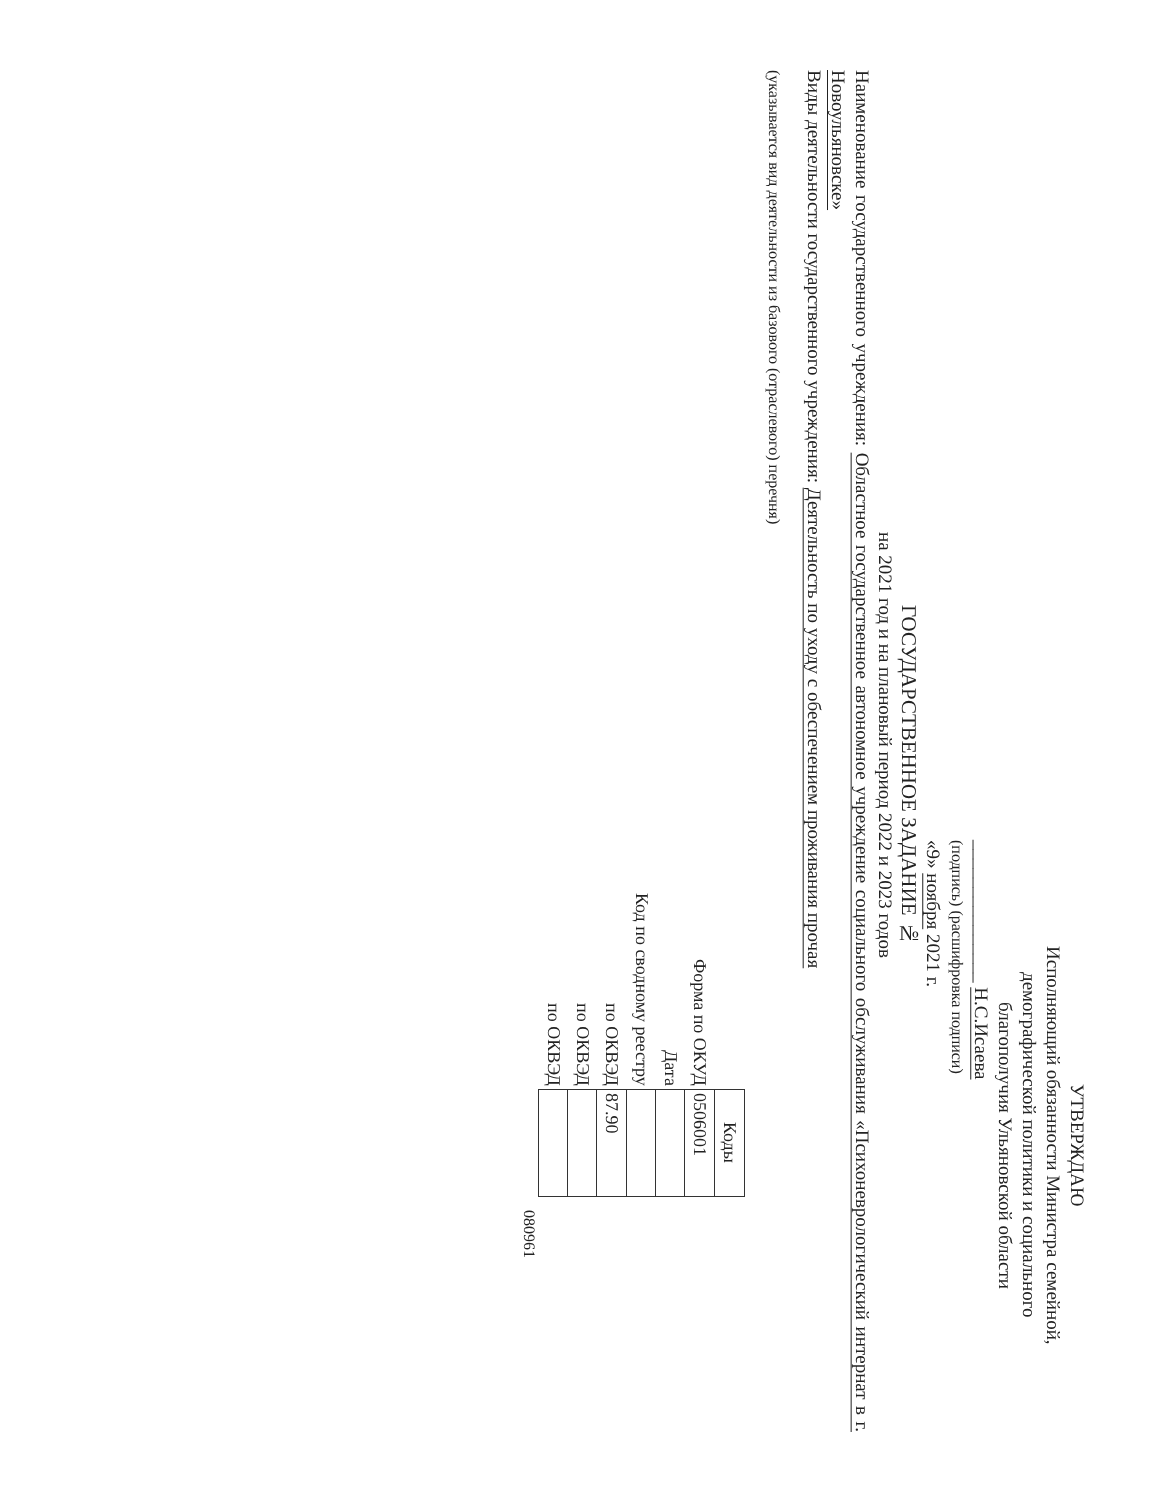УТВЕРЖДАЮ
Исполняющий обязанности Министра семейной,
демографической политики и социального
благополучия Ульяновской области
_______________ Н.С.Исаева
(подпись) (расшифровка подписи)
«9» ноября 2021 г.
ГОСУДАРСТВЕННОЕ ЗАДАНИЕ №
на 2021 год и на плановый период 2022 и 2023 годов
Наименование государственного учреждения: Областное государственное автономное учреждение социального обслуживания «Психоневрологический интернат в г. Новоульяновске»
Виды деятельности государственного учреждения: Деятельность по уходу с обеспечением проживания прочая
(указывается вид деятельности из базового (отраслевого) перечня)
| | Коды |
| Форма по ОКУД | 0506001 |
| Дата | |
| Код по сводному реестру | |
| по ОКВЭД | 87.90 |
| по ОКВЭД | |
| по ОКВЭД | |
080961